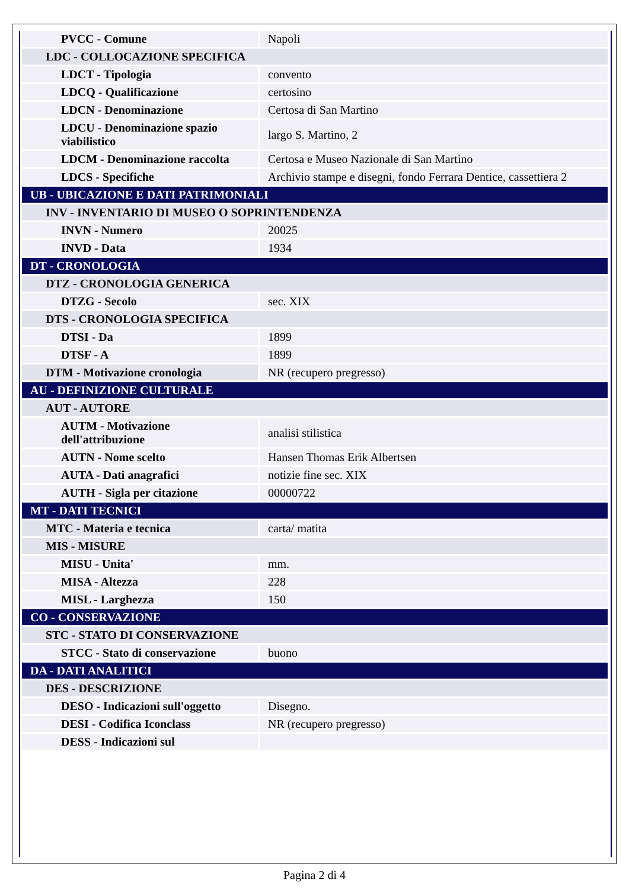| PVCC - Comune | Napoli |
| LDC - COLLOCAZIONE SPECIFICA | |
| LDCT - Tipologia | convento |
| LDCQ - Qualificazione | certosino |
| LDCN - Denominazione | Certosa di San Martino |
| LDCU - Denominazione spazio viabilistico | largo S. Martino, 2 |
| LDCM - Denominazione raccolta | Certosa e Museo Nazionale di San Martino |
| LDCS - Specifiche | Archivio stampe e disegni, fondo Ferrara Dentice, cassettiera 2 |
| UB - UBICAZIONE E DATI PATRIMONIALI | |
| INV - INVENTARIO DI MUSEO O SOPRINTENDENZA | |
| INVN - Numero | 20025 |
| INVD - Data | 1934 |
| DT - CRONOLOGIA | |
| DTZ - CRONOLOGIA GENERICA | |
| DTZG - Secolo | sec. XIX |
| DTS - CRONOLOGIA SPECIFICA | |
| DTSI - Da | 1899 |
| DTSF - A | 1899 |
| DTM - Motivazione cronologia | NR (recupero pregresso) |
| AU - DEFINIZIONE CULTURALE | |
| AUT - AUTORE | |
| AUTM - Motivazione dell'attribuzione | analisi stilistica |
| AUTN - Nome scelto | Hansen Thomas Erik Albertsen |
| AUTA - Dati anagrafici | notizie fine sec. XIX |
| AUTH - Sigla per citazione | 00000722 |
| MT - DATI TECNICI | |
| MTC - Materia e tecnica | carta/ matita |
| MIS - MISURE | |
| MISU - Unita' | mm. |
| MISA - Altezza | 228 |
| MISL - Larghezza | 150 |
| CO - CONSERVAZIONE | |
| STC - STATO DI CONSERVAZIONE | |
| STCC - Stato di conservazione | buono |
| DA - DATI ANALITICI | |
| DES - DESCRIZIONE | |
| DESO - Indicazioni sull'oggetto | Disegno. |
| DESI - Codifica Iconclass | NR (recupero pregresso) |
| DESS - Indicazioni sul | |
Pagina 2 di 4